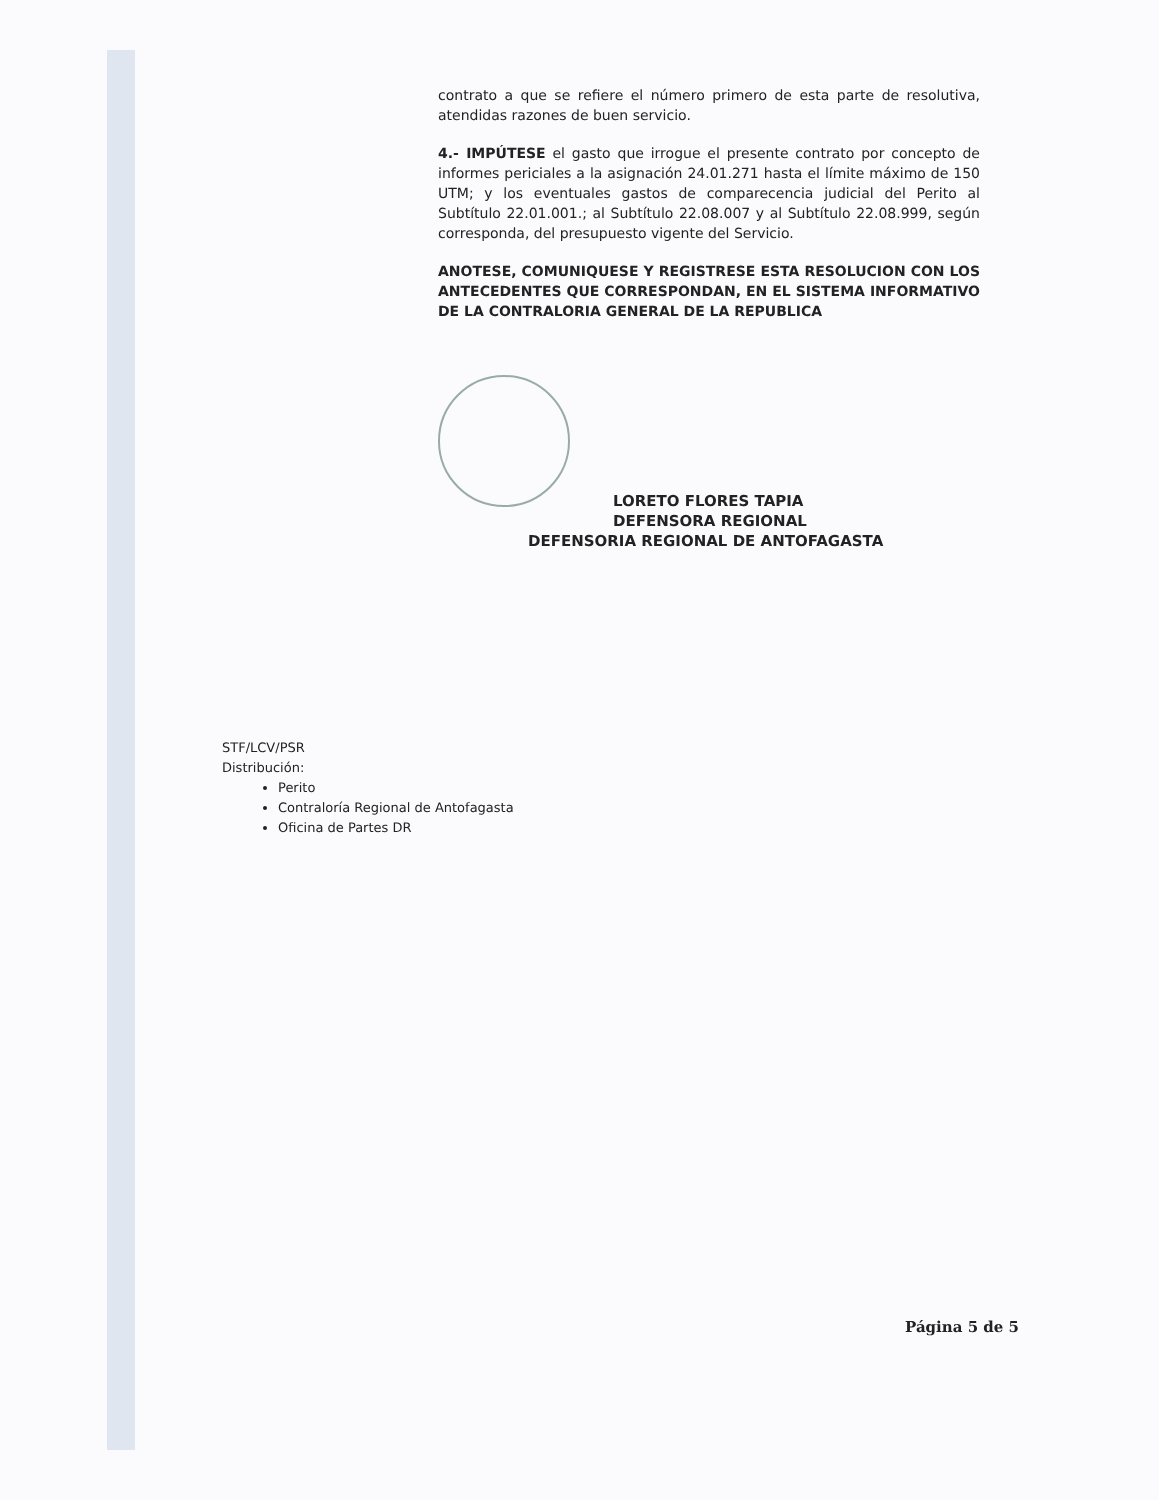contrato a que se refiere el número primero de esta parte de resolutiva, atendidas razones de buen servicio.
4.- IMPÚTESE el gasto que irrogue el presente contrato por concepto de informes periciales a la asignación 24.01.271 hasta el límite máximo de 150 UTM; y los eventuales gastos de comparecencia judicial del Perito al Subtítulo 22.01.001.; al Subtítulo 22.08.007 y al Subtítulo 22.08.999, según corresponda, del presupuesto vigente del Servicio.
ANOTESE, COMUNIQUESE Y REGISTRESE ESTA RESOLUCION CON LOS ANTECEDENTES QUE CORRESPONDAN, EN EL SISTEMA INFORMATIVO DE LA CONTRALORIA GENERAL DE LA REPUBLICA
LORETO FLORES TAPIA
DEFENSORA REGIONAL
DEFENSORIA REGIONAL DE ANTOFAGASTA
STF/LCV/PSR
Distribución:
Perito
Contraloría Regional de Antofagasta
Oficina de Partes DR
Página 5 de 5